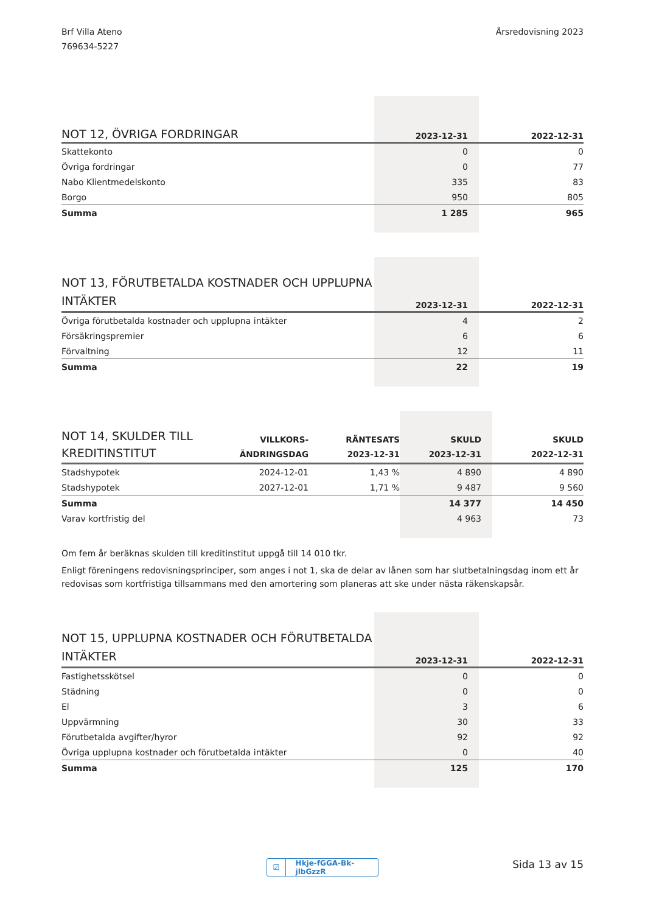Brf Villa Ateno
769634-5227
Årsredovisning 2023
| NOT 12, ÖVRIGA FORDRINGAR | 2023-12-31 | 2022-12-31 |
| --- | --- | --- |
| Skattekonto | 0 | 0 |
| Övriga fordringar | 0 | 77 |
| Nabo Klientmedelskonto | 335 | 83 |
| Borgo | 950 | 805 |
| Summa | 1 285 | 965 |
| NOT 13, FÖRUTBETALDA KOSTNADER OCH UPPLUPNA INTÄKTER | 2023-12-31 | 2022-12-31 |
| --- | --- | --- |
| Övriga förutbetalda kostnader och upplupna intäkter | 4 | 2 |
| Försäkringspremier | 6 | 6 |
| Förvaltning | 12 | 11 |
| Summa | 22 | 19 |
| NOT 14, SKULDER TILL KREDITINSTITUT | VILLKORS- ÄNDRINGSDAG | RÄNTESATS 2023-12-31 | SKULD 2023-12-31 | SKULD 2022-12-31 |
| --- | --- | --- | --- | --- |
| Stadshypotek | 2024-12-01 | 1,43 % | 4 890 | 4 890 |
| Stadshypotek | 2027-12-01 | 1,71 % | 9 487 | 9 560 |
| Summa | | | 14 377 | 14 450 |
| Varav kortfristig del | | | 4 963 | 73 |
Om fem år beräknas skulden till kreditinstitut uppgå till 14 010 tkr.
Enligt föreningens redovisningsprinciper, som anges i not 1, ska de delar av lånen som har slutbetalningsdag inom ett år redovisas som kortfristiga tillsammans med den amortering som planeras att ske under nästa räkenskapsår.
| NOT 15, UPPLUPNA KOSTNADER OCH FÖRUTBETALDA INTÄKTER | 2023-12-31 | 2022-12-31 |
| --- | --- | --- |
| Fastighetsskötsel | 0 | 0 |
| Städning | 0 | 0 |
| El | 3 | 6 |
| Uppvärmning | 30 | 33 |
| Förutbetalda avgifter/hyror | 92 | 92 |
| Övriga upplupna kostnader och förutbetalda intäkter | 0 | 40 |
| Summa | 125 | 170 |
☑ Hkje-fGGA-Bk-jlbGzzR Sida 13 av 15